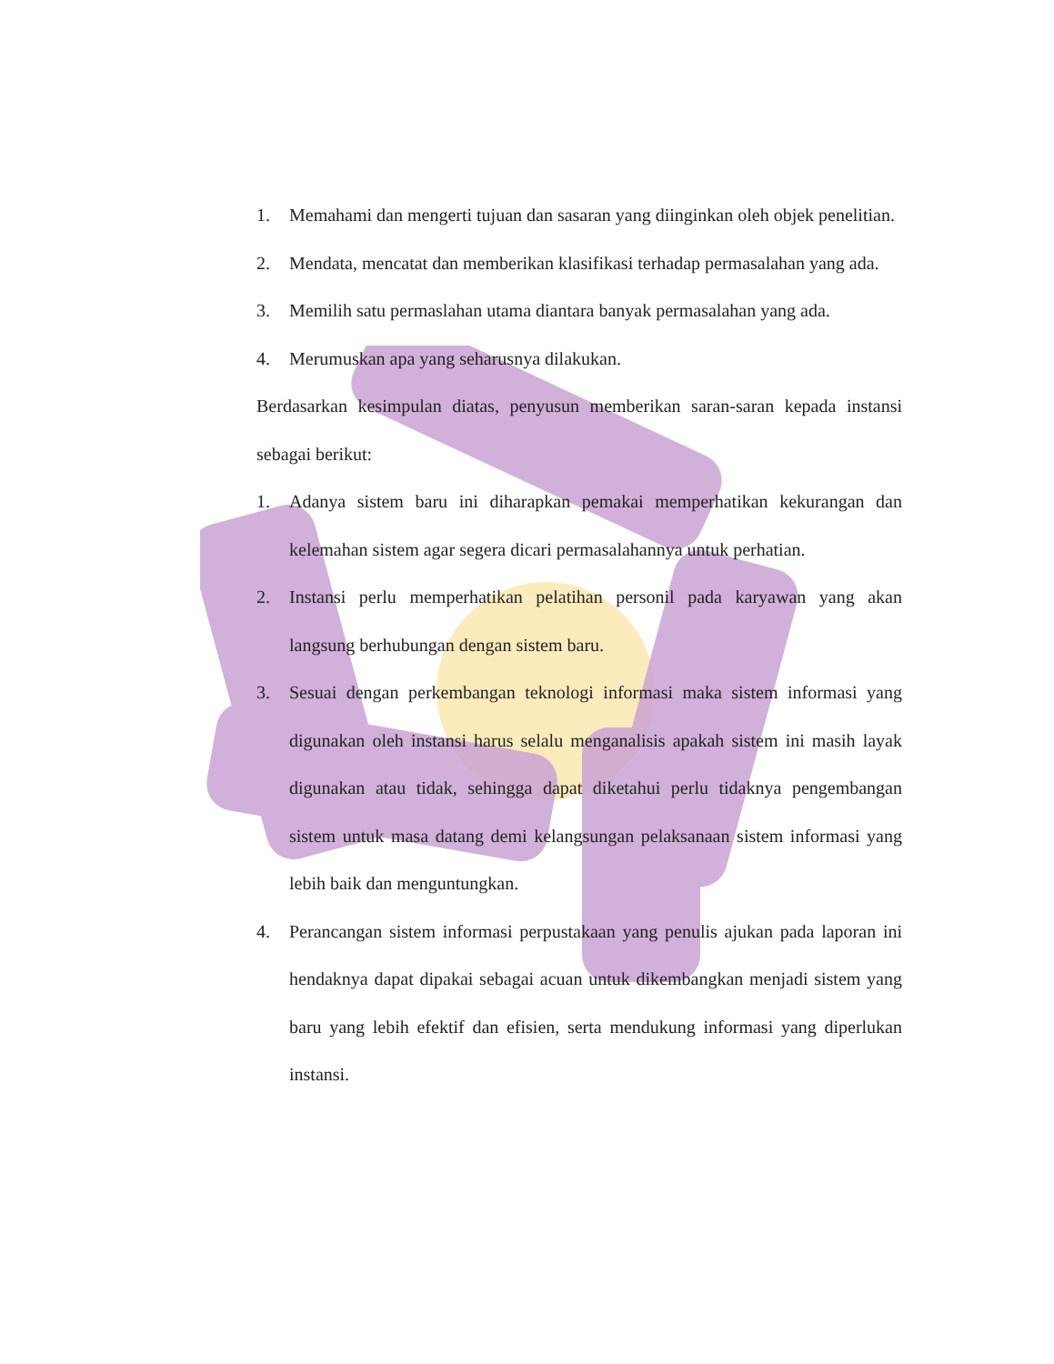1. Memahami dan mengerti tujuan dan sasaran yang diinginkan oleh objek penelitian.
2. Mendata, mencatat dan memberikan klasifikasi terhadap permasalahan yang ada.
3. Memilih satu permaslahan utama diantara banyak permasalahan yang ada.
4. Merumuskan apa yang seharusnya dilakukan.
Berdasarkan kesimpulan diatas, penyusun memberikan saran-saran kepada instansi sebagai berikut:
1. Adanya sistem baru ini diharapkan pemakai memperhatikan kekurangan dan kelemahan sistem agar segera dicari permasalahannya untuk perhatian.
2. Instansi perlu memperhatikan pelatihan personil pada karyawan yang akan langsung berhubungan dengan sistem baru.
3. Sesuai dengan perkembangan teknologi informasi maka sistem informasi yang digunakan oleh instansi harus selalu menganalisis apakah sistem ini masih layak digunakan atau tidak, sehingga dapat diketahui perlu tidaknya pengembangan sistem untuk masa datang demi kelangsungan pelaksanaan sistem informasi yang lebih baik dan menguntungkan.
4. Perancangan sistem informasi perpustakaan yang penulis ajukan pada laporan ini hendaknya dapat dipakai sebagai acuan untuk dikembangkan menjadi sistem yang baru yang lebih efektif dan efisien, serta mendukung informasi yang diperlukan instansi.